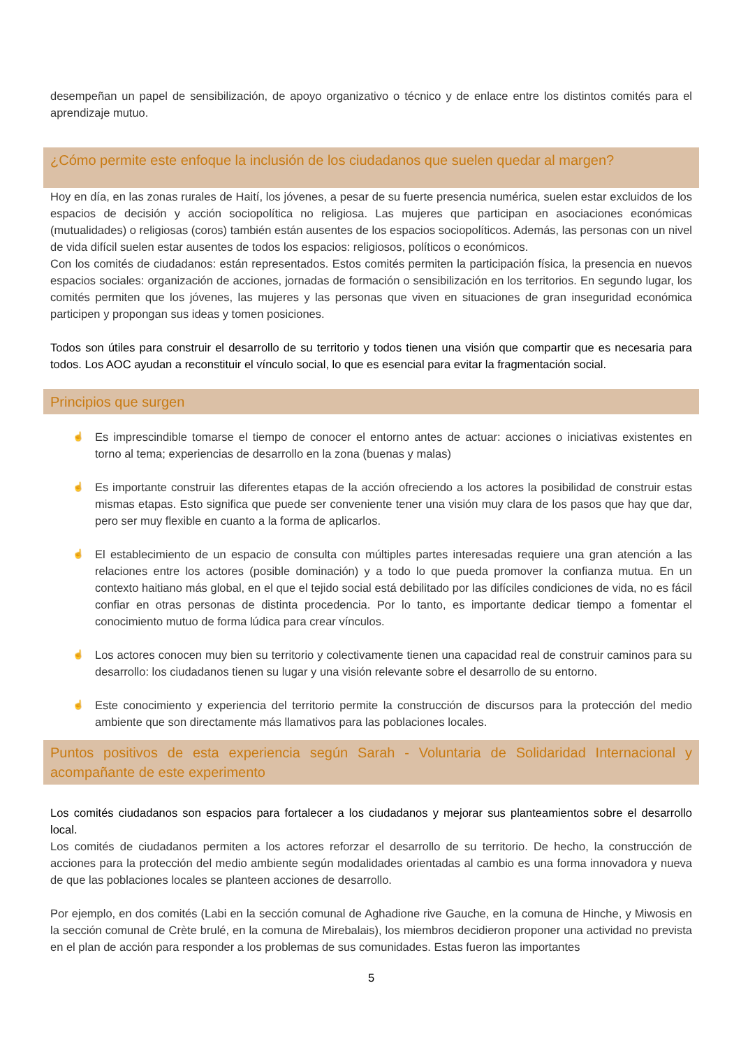desempeñan un papel de sensibilización, de apoyo organizativo o técnico y de enlace entre los distintos comités para el aprendizaje mutuo.
¿Cómo permite este enfoque la inclusión de los ciudadanos que suelen quedar al margen?
Hoy en día, en las zonas rurales de Haití, los jóvenes, a pesar de su fuerte presencia numérica, suelen estar excluidos de los espacios de decisión y acción sociopolítica no religiosa. Las mujeres que participan en asociaciones económicas (mutualidades) o religiosas (coros) también están ausentes de los espacios sociopolíticos. Además, las personas con un nivel de vida difícil suelen estar ausentes de todos los espacios: religiosos, políticos o económicos.
Con los comités de ciudadanos: están representados. Estos comités permiten la participación física, la presencia en nuevos espacios sociales: organización de acciones, jornadas de formación o sensibilización en los territorios. En segundo lugar, los comités permiten que los jóvenes, las mujeres y las personas que viven en situaciones de gran inseguridad económica participen y propongan sus ideas y tomen posiciones.
Todos son útiles para construir el desarrollo de su territorio y todos tienen una visión que compartir que es necesaria para todos. Los AOC ayudan a reconstituir el vínculo social, lo que es esencial para evitar la fragmentación social.
Principios que surgen
☝ Es imprescindible tomarse el tiempo de conocer el entorno antes de actuar: acciones o iniciativas existentes en torno al tema; experiencias de desarrollo en la zona (buenas y malas)
☝ Es importante construir las diferentes etapas de la acción ofreciendo a los actores la posibilidad de construir estas mismas etapas. Esto significa que puede ser conveniente tener una visión muy clara de los pasos que hay que dar, pero ser muy flexible en cuanto a la forma de aplicarlos.
☝ El establecimiento de un espacio de consulta con múltiples partes interesadas requiere una gran atención a las relaciones entre los actores (posible dominación) y a todo lo que pueda promover la confianza mutua. En un contexto haitiano más global, en el que el tejido social está debilitado por las difíciles condiciones de vida, no es fácil confiar en otras personas de distinta procedencia. Por lo tanto, es importante dedicar tiempo a fomentar el conocimiento mutuo de forma lúdica para crear vínculos.
☝ Los actores conocen muy bien su territorio y colectivamente tienen una capacidad real de construir caminos para su desarrollo: los ciudadanos tienen su lugar y una visión relevante sobre el desarrollo de su entorno.
☝ Este conocimiento y experiencia del territorio permite la construcción de discursos para la protección del medio ambiente que son directamente más llamativos para las poblaciones locales.
Puntos positivos de esta experiencia según Sarah - Voluntaria de Solidaridad Internacional y acompañante de este experimento
Los comités ciudadanos son espacios para fortalecer a los ciudadanos y mejorar sus planteamientos sobre el desarrollo local.
Los comités de ciudadanos permiten a los actores reforzar el desarrollo de su territorio. De hecho, la construcción de acciones para la protección del medio ambiente según modalidades orientadas al cambio es una forma innovadora y nueva de que las poblaciones locales se planteen acciones de desarrollo.
Por ejemplo, en dos comités (Labi en la sección comunal de Aghadione rive Gauche, en la comuna de Hinche, y Miwosis en la sección comunal de Crète brulé, en la comuna de Mirebalais), los miembros decidieron proponer una actividad no prevista en el plan de acción para responder a los problemas de sus comunidades. Estas fueron las importantes
5